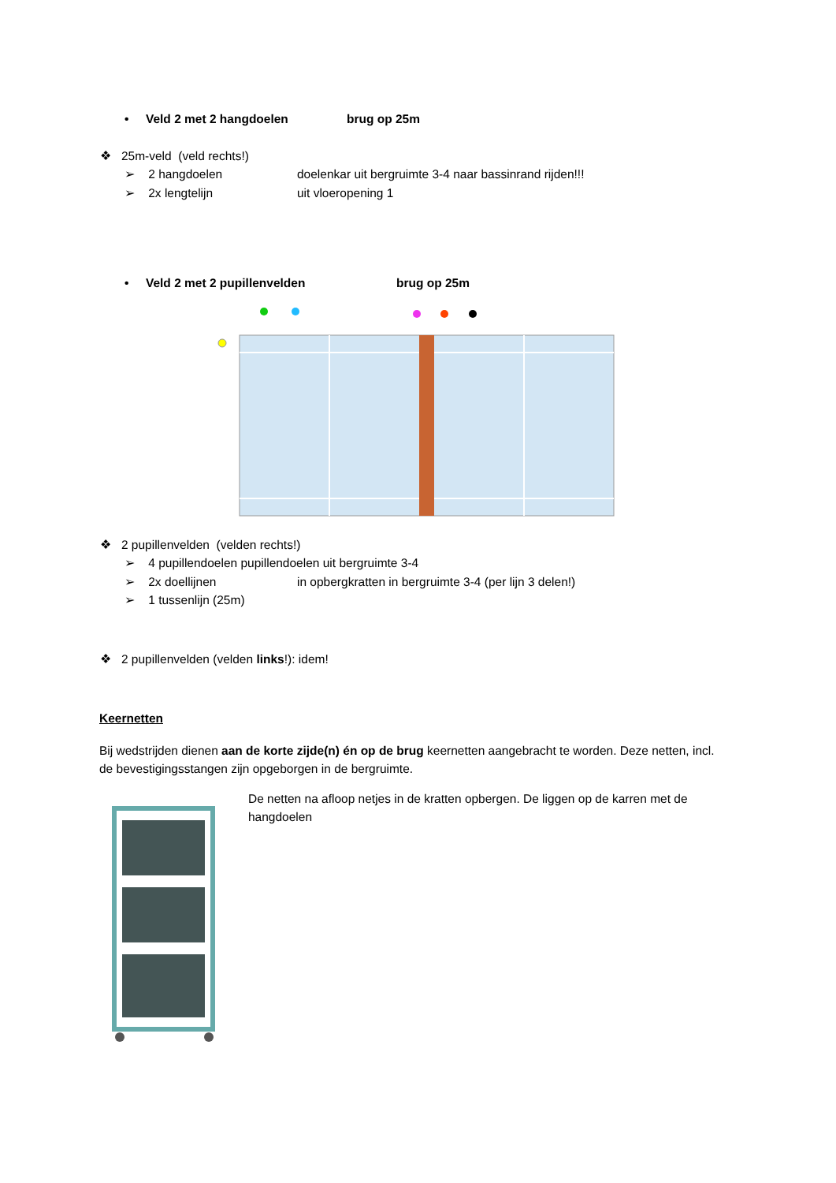• Veld 2 met 2 hangdoelen brug op 25m
❖ 25m-veld (veld rechts!)
➢ 2 hangdoelen doelenkar uit bergruimte 3-4 naar bassinrand rijden!!!
➢ 2x lengtelijn uit vloeropening 1
• Veld 2 met 2 pupillenvelden brug op 25m
❖ 2 pupillenvelden (velden rechts!)
➢ 4 pupillendoelen pupillendoelen uit bergruimte 3-4
➢ 2x doellijnen in opbergkratten in bergruimte 3-4 (per lijn 3 delen!)
➢ 1 tussenlijn (25m)
❖ 2 pupillenvelden (velden links!): idem!
Keernetten
Bij wedstrijden dienen aan de korte zijde(n) én op de brug keernetten aangebracht te worden. Deze netten, incl. de bevestigingsstangen zijn opgeborgen in de bergruimte.
De netten na afloop netjes in de kratten opbergen. De liggen op de karren met de hangdoelen